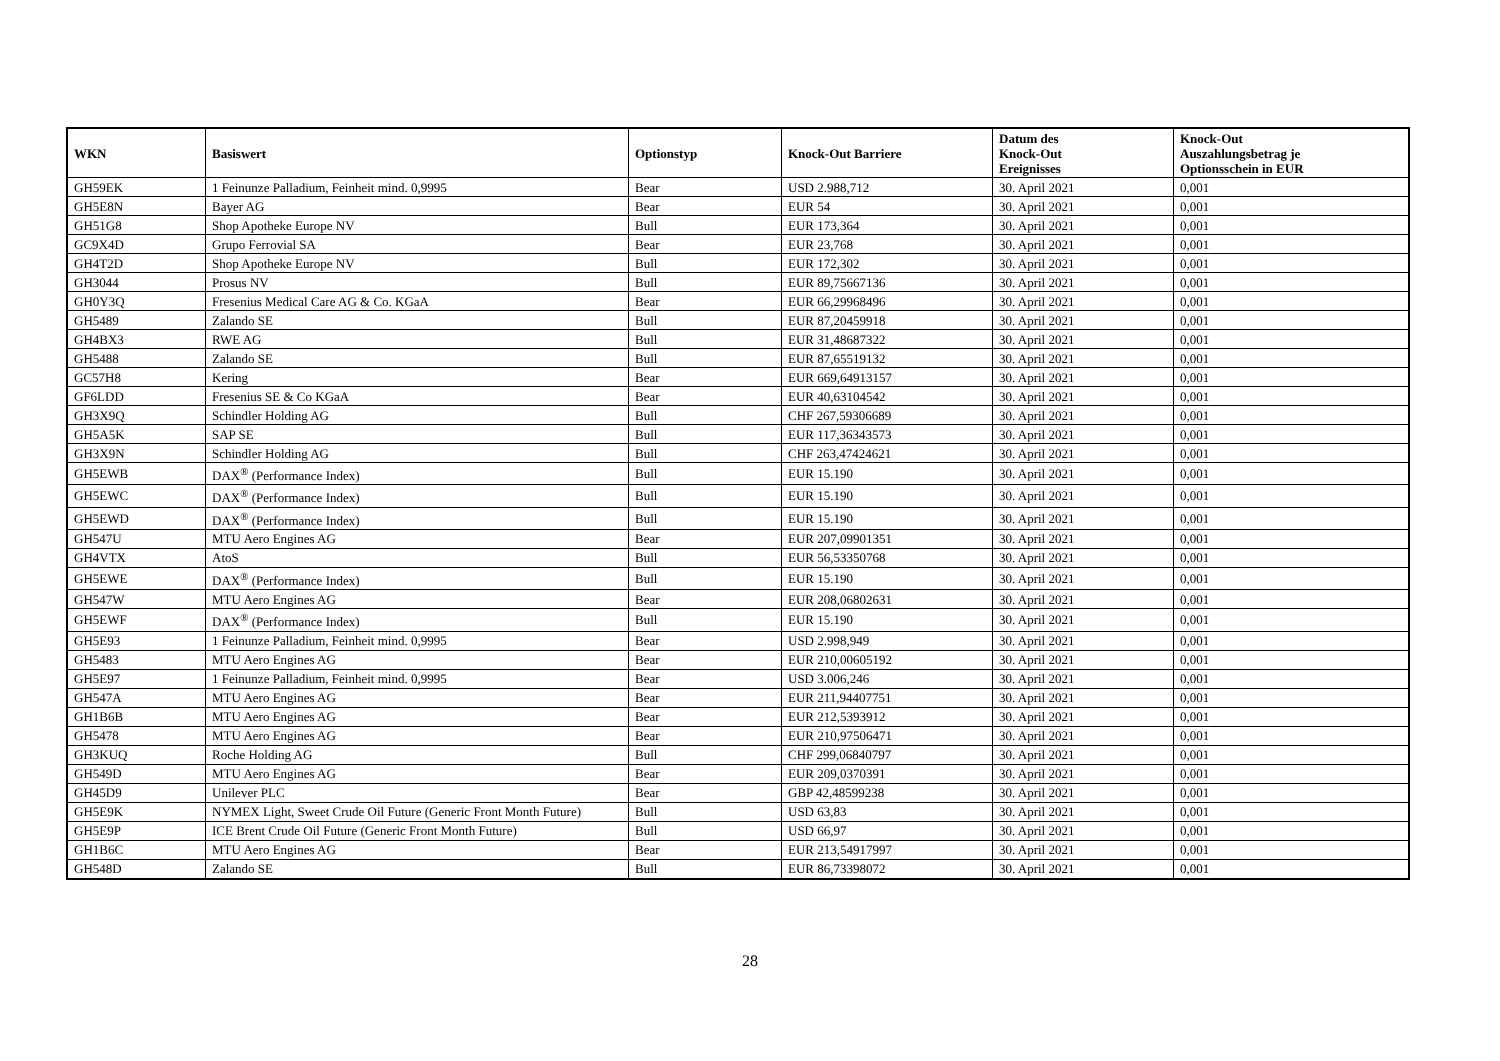| WKN | Basiswert | Optionstyp | Knock-Out Barriere | Datum des Knock-Out Ereignisses | Knock-Out Auszahlungsbetrag je Optionsschein in EUR |
| --- | --- | --- | --- | --- | --- |
| GH59EK | 1 Feinunze Palladium, Feinheit mind. 0,9995 | Bear | USD 2.988,712 | 30. April 2021 | 0,001 |
| GH5E8N | Bayer AG | Bear | EUR 54 | 30. April 2021 | 0,001 |
| GH51G8 | Shop Apotheke Europe NV | Bull | EUR 173,364 | 30. April 2021 | 0,001 |
| GC9X4D | Grupo Ferrovial SA | Bear | EUR 23,768 | 30. April 2021 | 0,001 |
| GH4T2D | Shop Apotheke Europe NV | Bull | EUR 172,302 | 30. April 2021 | 0,001 |
| GH3044 | Prosus NV | Bull | EUR 89,75667136 | 30. April 2021 | 0,001 |
| GH0Y3Q | Fresenius Medical Care AG & Co. KGaA | Bear | EUR 66,29968496 | 30. April 2021 | 0,001 |
| GH5489 | Zalando SE | Bull | EUR 87,20459918 | 30. April 2021 | 0,001 |
| GH4BX3 | RWE AG | Bull | EUR 31,48687322 | 30. April 2021 | 0,001 |
| GH5488 | Zalando SE | Bull | EUR 87,65519132 | 30. April 2021 | 0,001 |
| GC57H8 | Kering | Bear | EUR 669,64913157 | 30. April 2021 | 0,001 |
| GF6LDD | Fresenius SE & Co KGaA | Bear | EUR 40,63104542 | 30. April 2021 | 0,001 |
| GH3X9Q | Schindler Holding AG | Bull | CHF 267,59306689 | 30. April 2021 | 0,001 |
| GH5A5K | SAP SE | Bull | EUR 117,36343573 | 30. April 2021 | 0,001 |
| GH3X9N | Schindler Holding AG | Bull | CHF 263,47424621 | 30. April 2021 | 0,001 |
| GH5EWB | DAX<sup>®</sup> (Performance Index) | Bull | EUR 15.190 | 30. April 2021 | 0,001 |
| GH5EWC | DAX<sup>®</sup> (Performance Index) | Bull | EUR 15.190 | 30. April 2021 | 0,001 |
| GH5EWD | DAX<sup>®</sup> (Performance Index) | Bull | EUR 15.190 | 30. April 2021 | 0,001 |
| GH547U | MTU Aero Engines AG | Bear | EUR 207,09901351 | 30. April 2021 | 0,001 |
| GH4VTX | AtoS | Bull | EUR 56,53350768 | 30. April 2021 | 0,001 |
| GH5EWE | DAX<sup>®</sup> (Performance Index) | Bull | EUR 15.190 | 30. April 2021 | 0,001 |
| GH547W | MTU Aero Engines AG | Bear | EUR 208,06802631 | 30. April 2021 | 0,001 |
| GH5EWF | DAX<sup>®</sup> (Performance Index) | Bull | EUR 15.190 | 30. April 2021 | 0,001 |
| GH5E93 | 1 Feinunze Palladium, Feinheit mind. 0,9995 | Bear | USD 2.998,949 | 30. April 2021 | 0,001 |
| GH5483 | MTU Aero Engines AG | Bear | EUR 210,00605192 | 30. April 2021 | 0,001 |
| GH5E97 | 1 Feinunze Palladium, Feinheit mind. 0,9995 | Bear | USD 3.006,246 | 30. April 2021 | 0,001 |
| GH547A | MTU Aero Engines AG | Bear | EUR 211,94407751 | 30. April 2021 | 0,001 |
| GH1B6B | MTU Aero Engines AG | Bear | EUR 212,5393912 | 30. April 2021 | 0,001 |
| GH5478 | MTU Aero Engines AG | Bear | EUR 210,97506471 | 30. April 2021 | 0,001 |
| GH3KUQ | Roche Holding AG | Bull | CHF 299,06840797 | 30. April 2021 | 0,001 |
| GH549D | MTU Aero Engines AG | Bear | EUR 209,0370391 | 30. April 2021 | 0,001 |
| GH45D9 | Unilever PLC | Bear | GBP 42,48599238 | 30. April 2021 | 0,001 |
| GH5E9K | NYMEX Light, Sweet Crude Oil Future (Generic Front Month Future) | Bull | USD 63,83 | 30. April 2021 | 0,001 |
| GH5E9P | ICE Brent Crude Oil Future (Generic Front Month Future) | Bull | USD 66,97 | 30. April 2021 | 0,001 |
| GH1B6C | MTU Aero Engines AG | Bear | EUR 213,54917997 | 30. April 2021 | 0,001 |
| GH548D | Zalando SE | Bull | EUR 86,73398072 | 30. April 2021 | 0,001 |
28